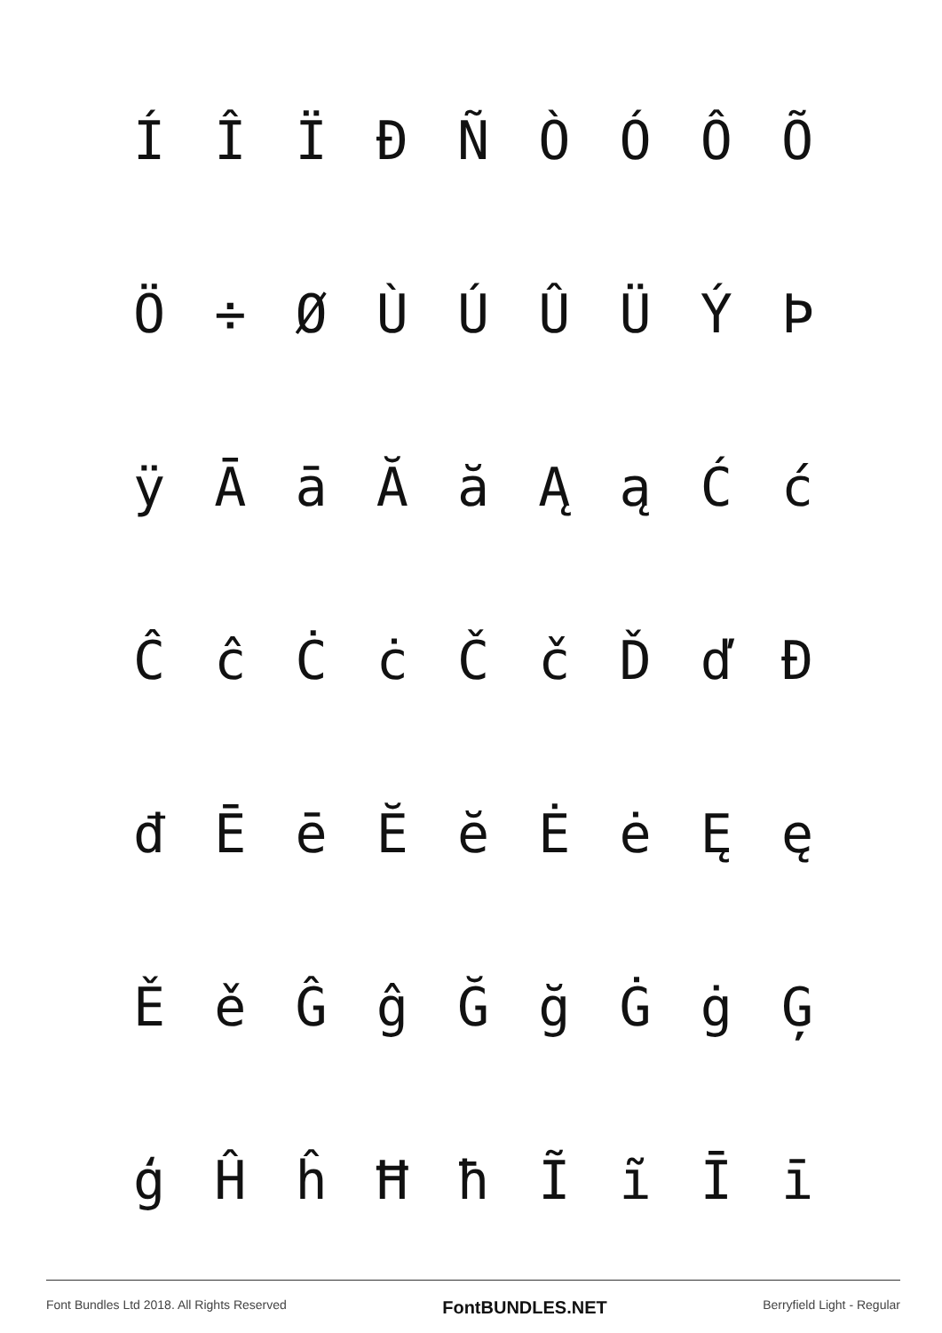Í Î Ï Ð Ñ Ò Ó Ô Õ
Ö ÷ Ø Ù Ú Û Ü Ý Þ
ÿ Ā ā Ă ă Ą ą Ć ć
Ĉ ĉ Ċ ċ Č č Ď ď Đ
đ Ē ē Ĕ ĕ Ė ė Ę ę
Ě ě Ĝ ĝ Ğ ğ Ġ ġ Ģ
ģ Ĥ ĥ Ħ ħ Ĩ ĩ Ī ī
Font Bundles Ltd 2018. All Rights Reserved FontBUNDLES.NET Berryfield Light - Regular